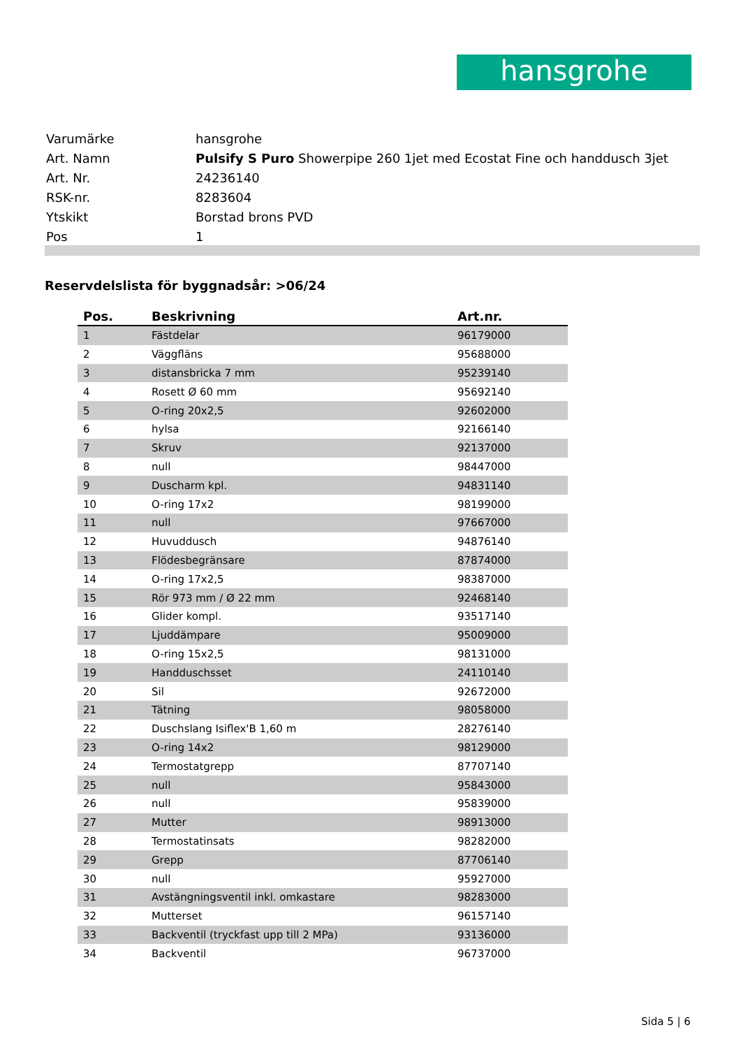hansgrohe
| Varumärke | hansgrohe |
| Art. Namn | Pulsify S Puro Showerpipe 260 1jet med Ecostat Fine och handdusch 3jet |
| Art. Nr. | 24236140 |
| RSK-nr. | 8283604 |
| Ytskikt | Borstad brons PVD |
| Pos | 1 |
Reservdelslista för byggnadsår: >06/24
| Pos. | Beskrivning | Art.nr. |
| --- | --- | --- |
| 1 | Fästdelar | 96179000 |
| 2 | Väggfläns | 95688000 |
| 3 | distansbricka 7 mm | 95239140 |
| 4 | Rosett Ø 60 mm | 95692140 |
| 5 | O-ring 20x2,5 | 92602000 |
| 6 | hylsa | 92166140 |
| 7 | Skruv | 92137000 |
| 8 | null | 98447000 |
| 9 | Duscharm kpl. | 94831140 |
| 10 | O-ring 17x2 | 98199000 |
| 11 | null | 97667000 |
| 12 | Huvuddusch | 94876140 |
| 13 | Flödesbegränsare | 87874000 |
| 14 | O-ring 17x2,5 | 98387000 |
| 15 | Rör 973 mm / Ø 22 mm | 92468140 |
| 16 | Glider kompl. | 93517140 |
| 17 | Ljuddämpare | 95009000 |
| 18 | O-ring 15x2,5 | 98131000 |
| 19 | Handduschsset | 24110140 |
| 20 | Sil | 92672000 |
| 21 | Tätning | 98058000 |
| 22 | Duschslang Isiflex'B 1,60 m | 28276140 |
| 23 | O-ring 14x2 | 98129000 |
| 24 | Termostatgrepp | 87707140 |
| 25 | null | 95843000 |
| 26 | null | 95839000 |
| 27 | Mutter | 98913000 |
| 28 | Termostatinsats | 98282000 |
| 29 | Grepp | 87706140 |
| 30 | null | 95927000 |
| 31 | Avstängningsventil inkl. omkastare | 98283000 |
| 32 | Mutterset | 96157140 |
| 33 | Backventil (tryckfast upp till 2 MPa) | 93136000 |
| 34 | Backventil | 96737000 |
Sida 5 | 6